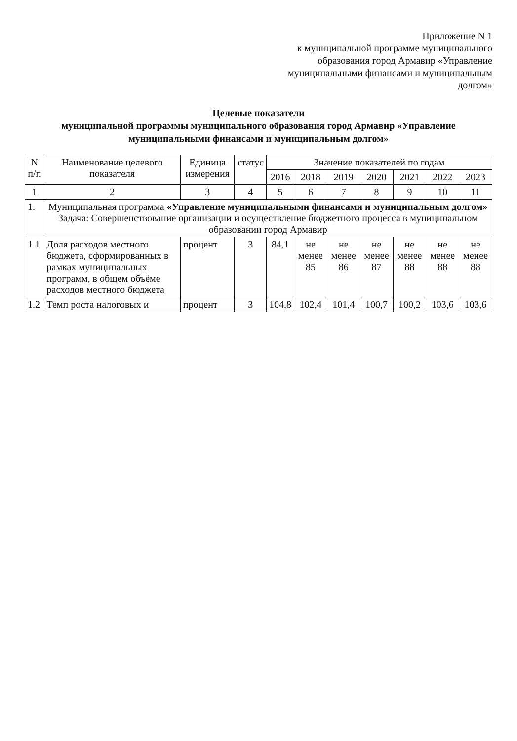Приложение N 1
к муниципальной программе муниципального образования город Армавир «Управление муниципальными финансами и муниципальным долгом»
Целевые показатели
муниципальной программы муниципального образования город Армавир «Управление муниципальными финансами и муниципальным долгом»
| N п/п | Наименование целевого показателя | Единица измерения | статус | Значение показателей по годам | | | | | | |
| --- | --- | --- | --- | --- | --- | --- | --- | --- | --- | --- |
| | | | | 2016 | 2018 | 2019 | 2020 | 2021 | 2022 | 2023 |
| 1 | 2 | 3 | 4 | 5 | 6 | 7 | 8 | 9 | 10 | 11 |
| 1. | Муниципальная программа «Управление муниципальными финансами и муниципальным долгом» Задача: Совершенствование организации и осуществление бюджетного процесса в муниципальном образовании город Армавир | | | | | | | | | |
| 1.1 | Доля расходов местного бюджета, сформированных в рамках муниципальных программ, в общем объёме расходов местного бюджета | процент | 3 | 84,1 | не менее 85 | не менее 86 | не менее 87 | не менее 88 | не менее 88 | не менее 88 |
| 1.2 | Темп роста налоговых и | процент | 3 | 104,8 | 102,4 | 101,4 | 100,7 | 100,2 | 103,6 | 103,6 |